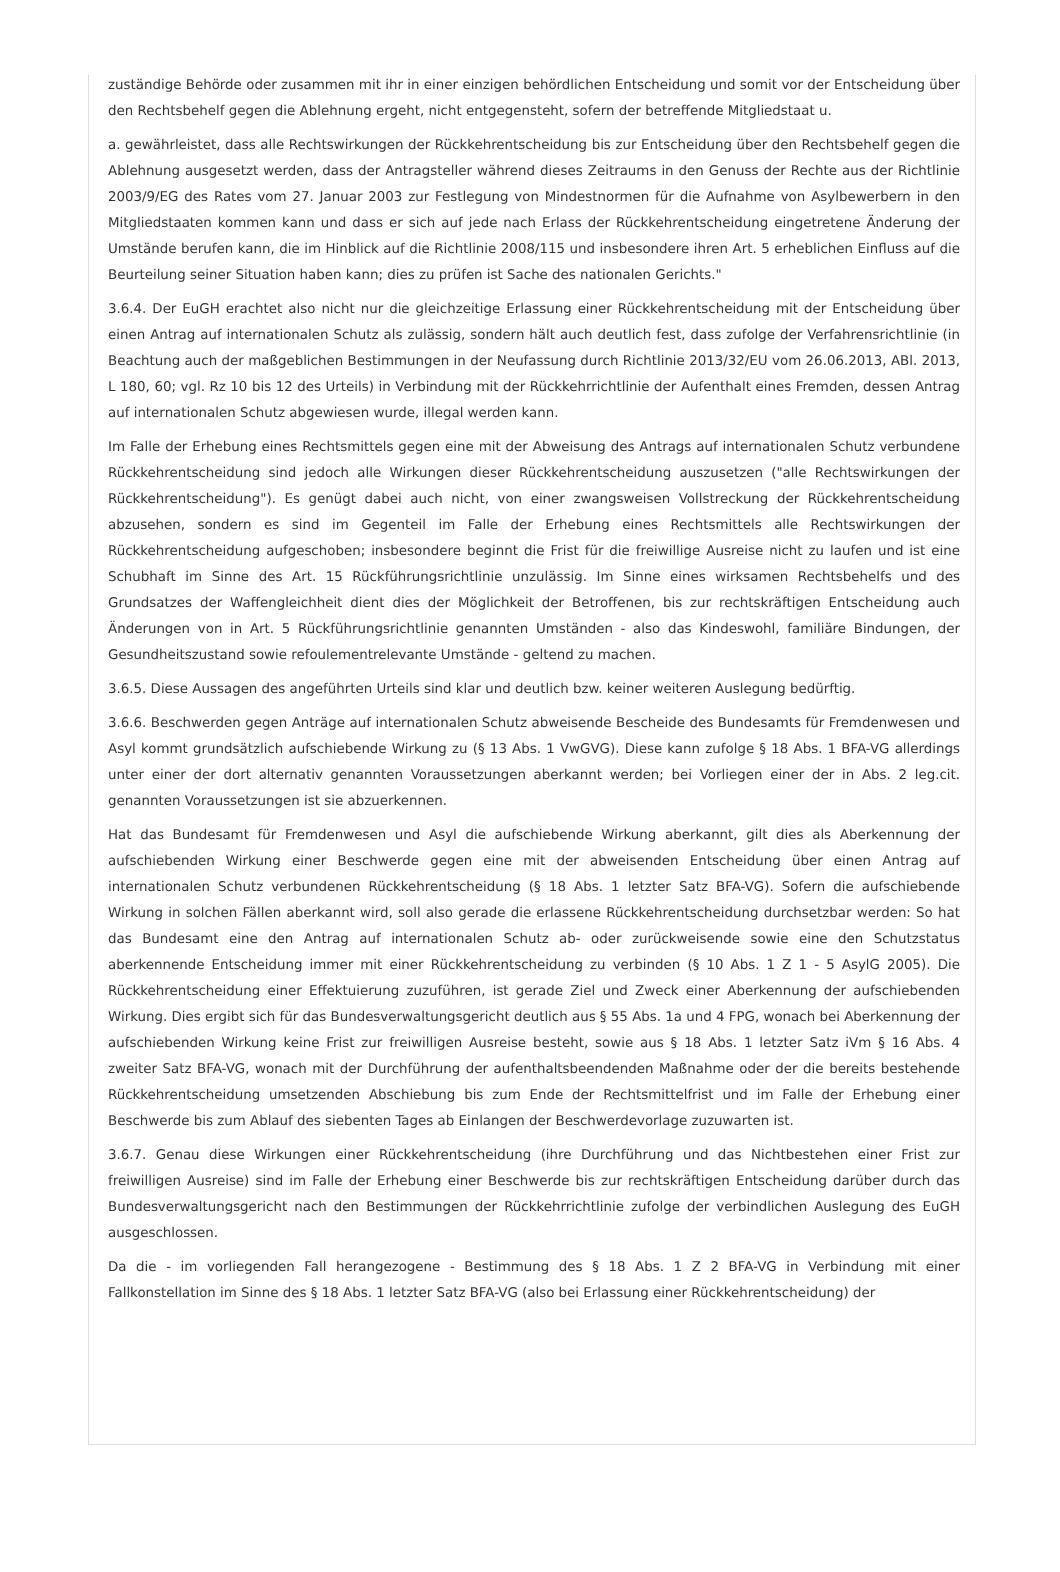zuständige Behörde oder zusammen mit ihr in einer einzigen behördlichen Entscheidung und somit vor der Entscheidung über den Rechtsbehelf gegen die Ablehnung ergeht, nicht entgegensteht, sofern der betreffende Mitgliedstaat u.
a. gewährleistet, dass alle Rechtswirkungen der Rückkehrentscheidung bis zur Entscheidung über den Rechtsbehelf gegen die Ablehnung ausgesetzt werden, dass der Antragsteller während dieses Zeitraums in den Genuss der Rechte aus der Richtlinie 2003/9/EG des Rates vom 27. Januar 2003 zur Festlegung von Mindestnormen für die Aufnahme von Asylbewerbern in den Mitgliedstaaten kommen kann und dass er sich auf jede nach Erlass der Rückkehrentscheidung eingetretene Änderung der Umstände berufen kann, die im Hinblick auf die Richtlinie 2008/115 und insbesondere ihren Art. 5 erheblichen Einfluss auf die Beurteilung seiner Situation haben kann; dies zu prüfen ist Sache des nationalen Gerichts."
3.6.4. Der EuGH erachtet also nicht nur die gleichzeitige Erlassung einer Rückkehrentscheidung mit der Entscheidung über einen Antrag auf internationalen Schutz als zulässig, sondern hält auch deutlich fest, dass zufolge der Verfahrensrichtlinie (in Beachtung auch der maßgeblichen Bestimmungen in der Neufassung durch Richtlinie 2013/32/EU vom 26.06.2013, ABl. 2013, L 180, 60; vgl. Rz 10 bis 12 des Urteils) in Verbindung mit der Rückkehrrichtlinie der Aufenthalt eines Fremden, dessen Antrag auf internationalen Schutz abgewiesen wurde, illegal werden kann.
Im Falle der Erhebung eines Rechtsmittels gegen eine mit der Abweisung des Antrags auf internationalen Schutz verbundene Rückkehrentscheidung sind jedoch alle Wirkungen dieser Rückkehrentscheidung auszusetzen ("alle Rechtswirkungen der Rückkehrentscheidung"). Es genügt dabei auch nicht, von einer zwangsweisen Vollstreckung der Rückkehrentscheidung abzusehen, sondern es sind im Gegenteil im Falle der Erhebung eines Rechtsmittels alle Rechtswirkungen der Rückkehrentscheidung aufgeschoben; insbesondere beginnt die Frist für die freiwillige Ausreise nicht zu laufen und ist eine Schubhaft im Sinne des Art. 15 Rückführungsrichtlinie unzulässig. Im Sinne eines wirksamen Rechtsbehelfs und des Grundsatzes der Waffengleichheit dient dies der Möglichkeit der Betroffenen, bis zur rechtskräftigen Entscheidung auch Änderungen von in Art. 5 Rückführungsrichtlinie genannten Umständen - also das Kindeswohl, familiäre Bindungen, der Gesundheitszustand sowie refoulementrelevante Umstände - geltend zu machen.
3.6.5. Diese Aussagen des angeführten Urteils sind klar und deutlich bzw. keiner weiteren Auslegung bedürftig.
3.6.6. Beschwerden gegen Anträge auf internationalen Schutz abweisende Bescheide des Bundesamts für Fremdenwesen und Asyl kommt grundsätzlich aufschiebende Wirkung zu (§ 13 Abs. 1 VwGVG). Diese kann zufolge § 18 Abs. 1 BFA-VG allerdings unter einer der dort alternativ genannten Voraussetzungen aberkannt werden; bei Vorliegen einer der in Abs. 2 leg.cit. genannten Voraussetzungen ist sie abzuerkennen.
Hat das Bundesamt für Fremdenwesen und Asyl die aufschiebende Wirkung aberkannt, gilt dies als Aberkennung der aufschiebenden Wirkung einer Beschwerde gegen eine mit der abweisenden Entscheidung über einen Antrag auf internationalen Schutz verbundenen Rückkehrentscheidung (§ 18 Abs. 1 letzter Satz BFA-VG). Sofern die aufschiebende Wirkung in solchen Fällen aberkannt wird, soll also gerade die erlassene Rückkehrentscheidung durchsetzbar werden: So hat das Bundesamt eine den Antrag auf internationalen Schutz ab- oder zurückweisende sowie eine den Schutzstatus aberkennende Entscheidung immer mit einer Rückkehrentscheidung zu verbinden (§ 10 Abs. 1 Z 1 - 5 AsylG 2005). Die Rückkehrentscheidung einer Effektuierung zuzuführen, ist gerade Ziel und Zweck einer Aberkennung der aufschiebenden Wirkung. Dies ergibt sich für das Bundesverwaltungsgericht deutlich aus § 55 Abs. 1a und 4 FPG, wonach bei Aberkennung der aufschiebenden Wirkung keine Frist zur freiwilligen Ausreise besteht, sowie aus § 18 Abs. 1 letzter Satz iVm § 16 Abs. 4 zweiter Satz BFA-VG, wonach mit der Durchführung der aufenthaltsbeendenden Maßnahme oder der die bereits bestehende Rückkehrentscheidung umsetzenden Abschiebung bis zum Ende der Rechtsmittelfrist und im Falle der Erhebung einer Beschwerde bis zum Ablauf des siebenten Tages ab Einlangen der Beschwerdevorlage zuzuwarten ist.
3.6.7. Genau diese Wirkungen einer Rückkehrentscheidung (ihre Durchführung und das Nichtbestehen einer Frist zur freiwilligen Ausreise) sind im Falle der Erhebung einer Beschwerde bis zur rechtskräftigen Entscheidung darüber durch das Bundesverwaltungsgericht nach den Bestimmungen der Rückkehrrichtlinie zufolge der verbindlichen Auslegung des EuGH ausgeschlossen.
Da die - im vorliegenden Fall herangezogene - Bestimmung des § 18 Abs. 1 Z 2 BFA-VG in Verbindung mit einer Fallkonstellation im Sinne des § 18 Abs. 1 letzter Satz BFA-VG (also bei Erlassung einer Rückkehrentscheidung) der